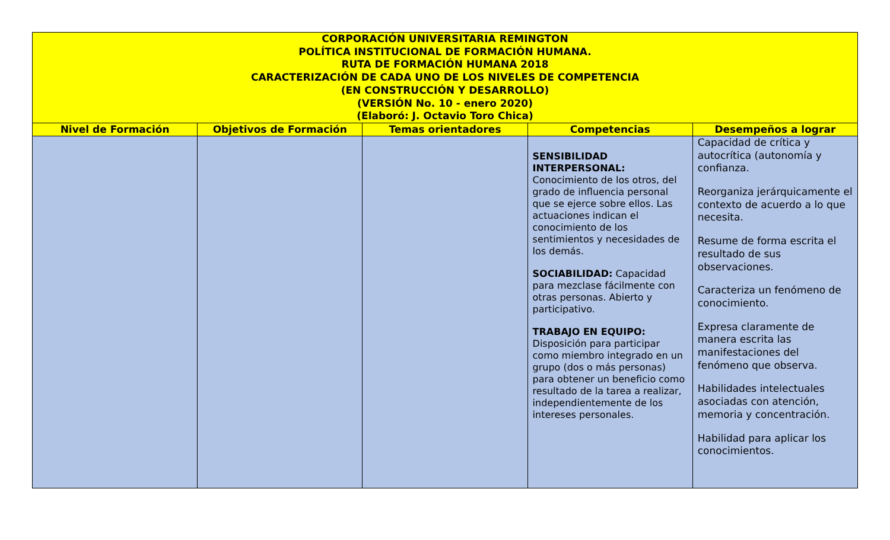| CORPORACIÓN UNIVERSITARIA REMINGTON POLÍTICA INSTITUCIONAL DE FORMACIÓN HUMANA. RUTA DE FORMACIÓN HUMANA 2018 CARACTERIZACIÓN DE CADA UNO DE LOS NIVELES DE COMPETENCIA (EN CONSTRUCCIÓN Y DESARROLLO) (VERSIÓN No. 10 - enero 2020) (Elaboró: J. Octavio Toro Chica) | | | | |
| Nivel de Formación | Objetivos de Formación | Temas orientadores | Competencias | Desempeños a lograr |
| | | | SENSIBILIDAD INTERPERSONAL: Conocimiento de los otros, del grado de influencia personal que se ejerce sobre ellos. Las actuaciones indican el conocimiento de los sentimientos y necesidades de los demás. SOCIABILIDAD: Capacidad para mezclase fácilmente con otras personas. Abierto y participativo. TRABAJO EN EQUIPO: Disposición para participar como miembro integrado en un grupo (dos o más personas) para obtener un beneficio como resultado de la tarea a realizar, independientemente de los intereses personales. | Capacidad de crítica y autocrítica (autonomía y confianza. Reorganiza jerárquicamente el contexto de acuerdo a lo que necesita. Resume de forma escrita el resultado de sus observaciones. Caracteriza un fenómeno de conocimiento. Expresa claramente de manera escrita las manifestaciones del fenómeno que observa. Habilidades intelectuales asociadas con atención, memoria y concentración. Habilidad para aplicar los conocimientos. |